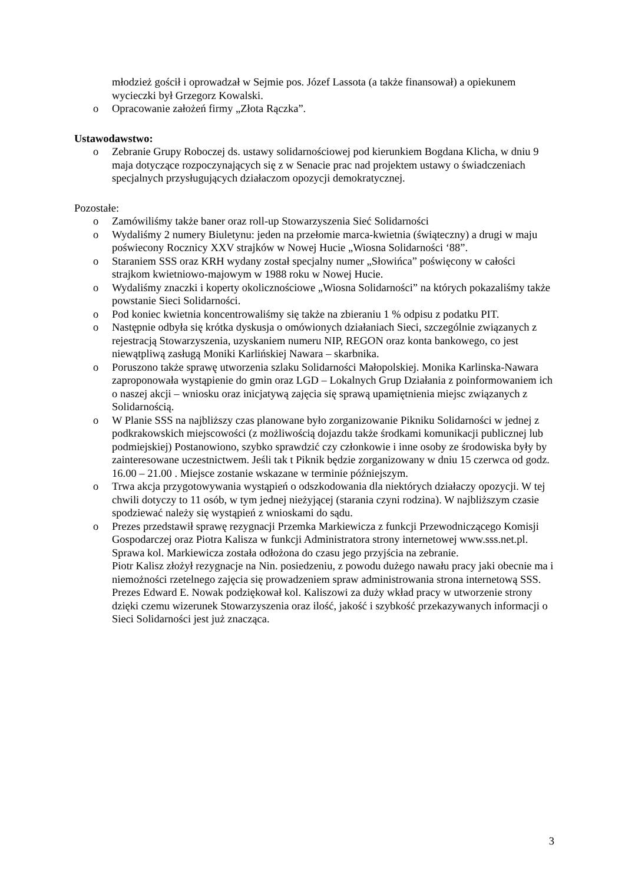młodzież gościł i oprowadzał w Sejmie pos. Józef Lassota (a także finansował) a opiekunem wycieczki był Grzegorz Kowalski.
o Opracowanie założeń firmy „Złota Rączka”.
Ustawodawstwo:
o Zebranie Grupy Roboczej ds. ustawy solidarnościowej pod kierunkiem Bogdana Klicha, w dniu 9 maja dotyczące rozpoczynających się z w Senacie prac nad projektem ustawy o świadczeniach specjalnych przysługujących działaczom opozycji demokratycznej.
Pozostałe:
o Zamówiliśmy także baner oraz roll-up Stowarzyszenia Sieć Solidarności
o Wydaliśmy 2 numery Biuletynu: jeden na przełomie marca-kwietnia (świąteczny) a drugi w maju poświecony Rocznicy XXV strajków w Nowej Hucie „Wiosna Solidarności ‘88”.
o Staraniem SSS oraz KRH wydany został specjalny numer „Słowińca” poświęcony w całości strajkom kwietniowo-majowym w 1988 roku w Nowej Hucie.
o Wydaliśmy znaczki i koperty okolicznościowe „Wiosna Solidarności” na których pokazaliśmy także powstanie Sieci Solidarności.
o Pod koniec kwietnia koncentrowaliśmy się także na zbieraniu 1 % odpisu z podatku PIT.
o Następnie odbyła się krótka dyskusja o omówionych działaniach Sieci, szczególnie związanych z rejestracją Stowarzyszenia, uzyskaniem numeru NIP, REGON oraz konta bankowego, co jest niewątpliwą zasługą Moniki Karlińskiej Nawara – skarbnika.
o Poruszono także sprawę utworzenia szlaku Solidarności Małopolskiej. Monika Karlinska-Nawara zaproponowała wystąpienie do gmin oraz LGD – Lokalnych Grup Działania z poinformowaniem ich o naszej akcji – wniosku oraz inicjatywą zajęcia się sprawą upamiętnienia miejsc związanych z Solidarnością.
o W Planie SSS na najbliższy czas planowane było zorganizowanie Pikniku Solidarności w jednej z podkrakowskich miejscowości (z możliwością dojazdu także środkami komunikacji publicznej lub podmiejskiej) Postanowiono, szybko sprawdzić czy członkowie i inne osoby ze środowiska były by zainteresowane uczestnictwem. Jeśli tak t Piknik będzie zorganizowany w dniu 15 czerwca od godz. 16.00 – 21.00 . Miejsce zostanie wskazane w terminie późniejszym.
o Trwa akcja przygotowywania wystąpień o odszkodowania dla niektórych działaczy opozycji. W tej chwili dotyczy to 11 osób, w tym jednej nieżyjącej (starania czyni rodzina). W najbliższym czasie spodziewać należy się wystąpień z wnioskami do sądu.
o Prezes przedstawił sprawę rezygnacji Przemka Markiewicza z funkcji Przewodniczącego Komisji Gospodarczej oraz Piotra Kalisza w funkcji Administratora strony internetowej www.sss.net.pl. Sprawa kol. Markiewicza została odłożona do czasu jego przyjścia na zebranie.
Piotr Kalisz złożył rezygnacje na Nin. posiedzeniu, z powodu dużego nawału pracy jaki obecnie ma i niemożności rzetelnego zajęcia się prowadzeniem spraw administrowania strona internetową SSS. Prezes Edward E. Nowak podziękował kol. Kaliszowi za duży wkład pracy w utworzenie strony dzięki czemu wizerunek Stowarzyszenia oraz ilość, jakość i szybkość przekazywanych informacji o Sieci Solidarności jest już znacząca.
3